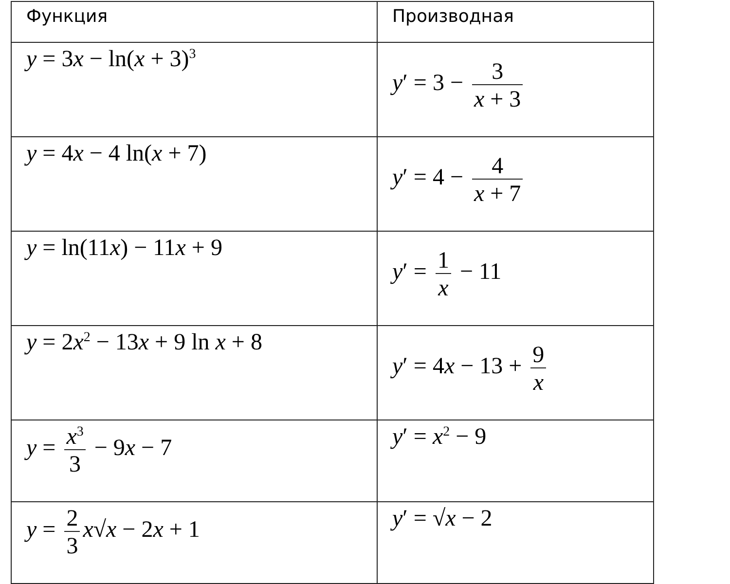| Функция | Производная |
| --- | --- |
| y = 3 x − ln( x + 3)<sup>3</sup> | y ′ = 3 − 3 x + 3 |
| y = 4 x − 4 ln( x + 7) | y ′ = 4 − 4 x + 7 |
| y = ln(11 x ) − 11 x + 9 | y ′ = 1 x − 11 |
| y = 2 x<sup>2</sup> − 13 x + 9 ln x + 8 | y ′ = 4 x − 13 + 9 x |
| y = x<sup>3</sup> 3 − 9 x − 7 | y ′ = x<sup>2</sup> − 9 |
| y = 2 3 x √ x − 2 x + 1 | y ′ = √ x − 2 |